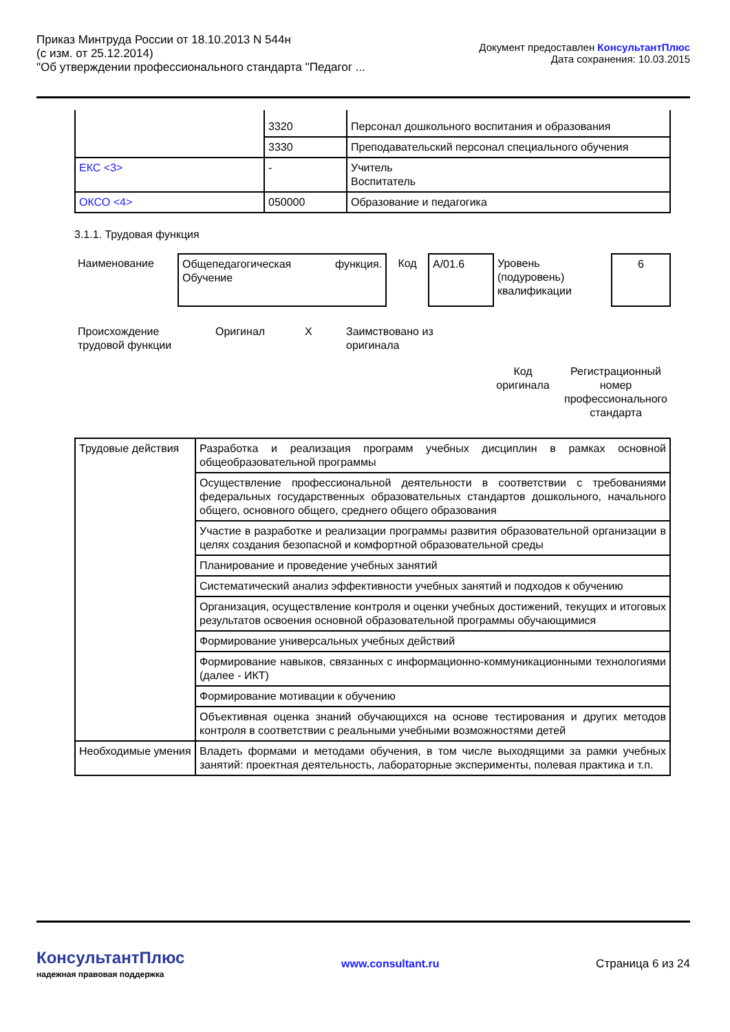Приказ Минтруда России от 18.10.2013 N 544н
(с изм. от 25.12.2014)
"Об утверждении профессионального стандарта "Педагог ...
Документ предоставлен КонсультантПлюс
Дата сохранения: 10.03.2015
| | 3320 | Персонал дошкольного воспитания и образования |
| | 3330 | Преподавательский персонал специального обучения |
| ЕКС <3> | - | Учитель Воспитатель |
| ОКСО <4> | 050000 | Образование и педагогика |
3.1.1. Трудовая функция
| Наименование | Общепедагогическая функция. Обучение | Код | А/01.6 | Уровень (подуровень) квалификации | 6 |
| Происхождение трудовой функции | Оригинал | Х | Заимствовано из оригинала | | |
| | | | | Код оригинала | Регистрационный номер профессионального стандарта |
| Трудовые действия | Разработка и реализация программ учебных дисциплин в рамках основной общеобразовательной программы |
| | Осуществление профессиональной деятельности в соответствии с требованиями федеральных государственных образовательных стандартов дошкольного, начального общего, основного общего, среднего общего образования |
| | Участие в разработке и реализации программы развития образовательной организации в целях создания безопасной и комфортной образовательной среды |
| | Планирование и проведение учебных занятий |
| | Систематический анализ эффективности учебных занятий и подходов к обучению |
| | Организация, осуществление контроля и оценки учебных достижений, текущих и итоговых результатов освоения основной образовательной программы обучающимися |
| | Формирование универсальных учебных действий |
| | Формирование навыков, связанных с информационно-коммуникационными технологиями (далее - ИКТ) |
| | Формирование мотивации к обучению |
| | Объективная оценка знаний обучающихся на основе тестирования и других методов контроля в соответствии с реальными учебными возможностями детей |
| Необходимые умения | Владеть формами и методами обучения, в том числе выходящими за рамки учебных занятий: проектная деятельность, лабораторные эксперименты, полевая практика и т.п. |
КонсультантПлюс
надежная правовая поддержка
www.consultant.ru Страница 6 из 24